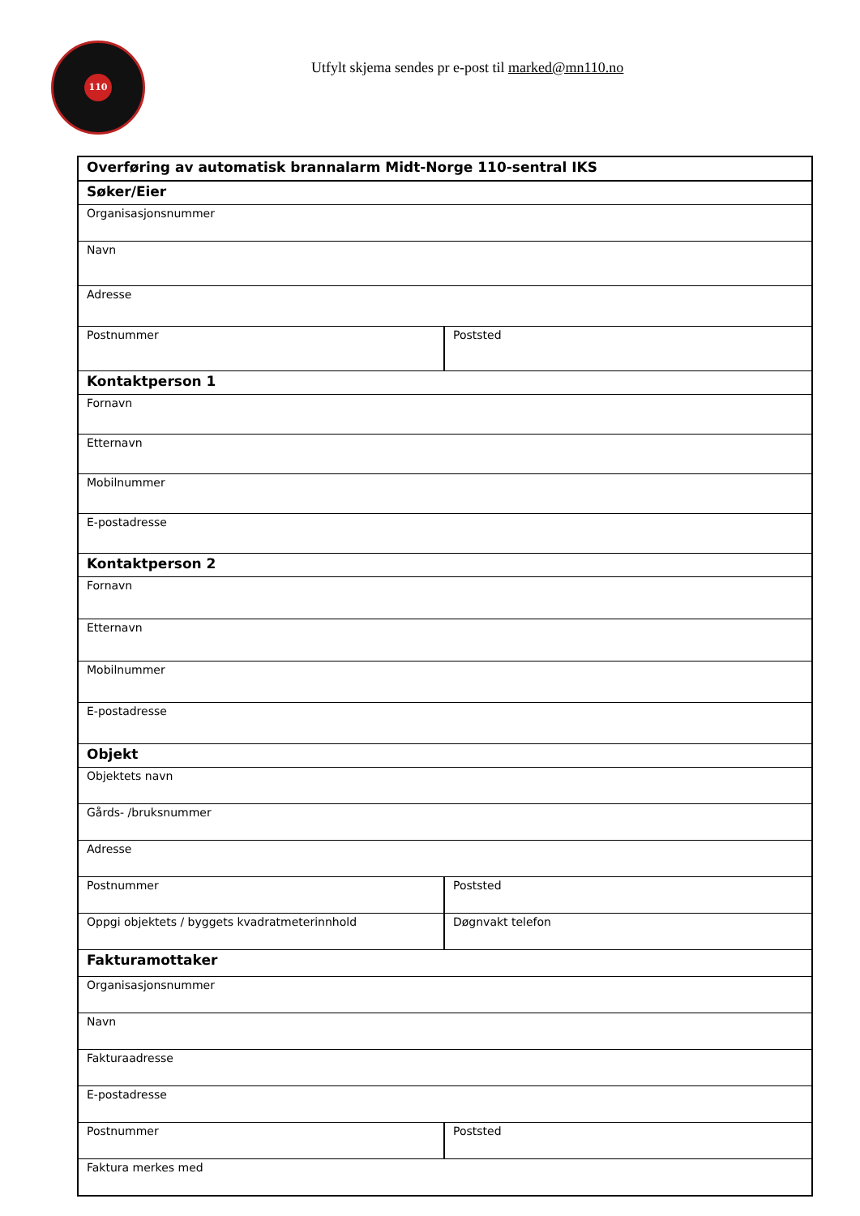110
Utfylt skjema sendes pr e-post til marked@mn110.no
| Overføring av automatisk brannalarm Midt-Norge 110-sentral IKS | |
| Søker/Eier | |
| Organisasjonsnummer | |
| Navn | |
| Adresse | |
| Postnummer | Poststed |
| Kontaktperson 1 | |
| Fornavn | |
| Etternavn | |
| Mobilnummer | |
| E-postadresse | |
| Kontaktperson 2 | |
| Fornavn | |
| Etternavn | |
| Mobilnummer | |
| E-postadresse | |
| Objekt | |
| Objektets navn | |
| Gårds- /bruksnummer | |
| Adresse | |
| Postnummer | Poststed |
| Oppgi objektets / byggets kvadratmeterinnhold | Døgnvakt telefon |
| Fakturamottaker | |
| Organisasjonsnummer | |
| Navn | |
| Fakturaadresse | |
| E-postadresse | |
| Postnummer | Poststed |
| Faktura merkes med | |